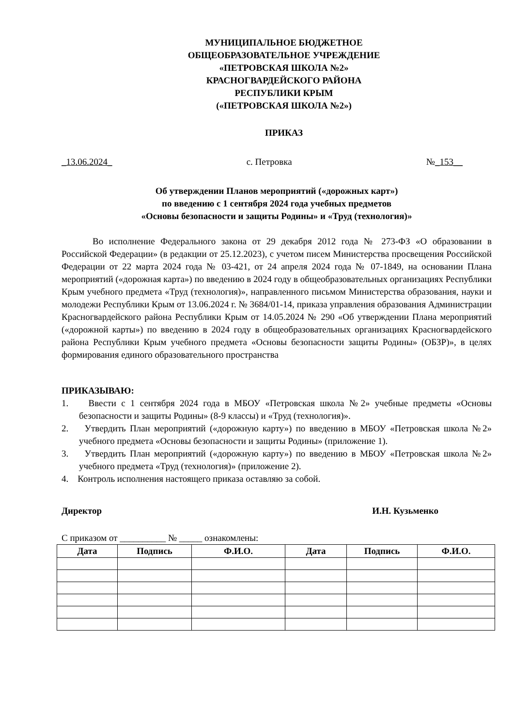МУНИЦИПАЛЬНОЕ БЮДЖЕТНОЕ
ОБЩЕОБРАЗОВАТЕЛЬНОЕ УЧРЕЖДЕНИЕ
«ПЕТРОВСКАЯ ШКОЛА №2»
КРАСНОГВАРДЕЙСКОГО РАЙОНА
РЕСПУБЛИКИ КРЫМ
(«ПЕТРОВСКАЯ ШКОЛА №2»)
ПРИКАЗ
_13.06.2024_ с. Петровка №_153__
Об утверждении Планов мероприятий («дорожных карт»)
по введению с 1 сентября 2024 года учебных предметов
«Основы безопасности и защиты Родины» и «Труд (технология)»
Во исполнение Федерального закона от 29 декабря 2012 года № 273-ФЗ «О образовании в Российской Федерации» (в редакции от 25.12.2023), с учетом писем Министерства просвещения Российской Федерации от 22 марта 2024 года № 03-421, от 24 апреля 2024 года № 07-1849, на основании Плана мероприятий («дорожная карта») по введению в 2024 году в общеобразовательных организациях Республики Крым учебного предмета «Труд (технология)», направленного письмом Министерства образования, науки и молодежи Республики Крым от 13.06.2024 г. № 3684/01-14, приказа управления образования Администрации Красногвардейского района Республики Крым от 14.05.2024 № 290 «Об утверждении Плана мероприятий («дорожной карты») по введению в 2024 году в общеобразовательных организациях Красногвардейского района Республики Крым учебного предмета «Основы безопасности защиты Родины» (ОБЗР)», в целях формирования единого образовательного пространства
ПРИКАЗЫВАЮ:
1. Ввести с 1 сентября 2024 года в МБОУ «Петровская школа №2» учебные предметы «Основы безопасности и защиты Родины» (8-9 классы) и «Труд (технология)».
2. Утвердить План мероприятий («дорожную карту») по введению в МБОУ «Петровская школа №2» учебного предмета «Основы безопасности и защиты Родины» (приложение 1).
3. Утвердить План мероприятий («дорожную карту») по введению в МБОУ «Петровская школа №2» учебного предмета «Труд (технология)» (приложение 2).
4. Контроль исполнения настоящего приказа оставляю за собой.
Директор И.Н. Кузьменко
С приказом от __________ № _____ ознакомлены:
| Дата | Подпись | Ф.И.О. | Дата | Подпись | Ф.И.О. |
| --- | --- | --- | --- | --- | --- |